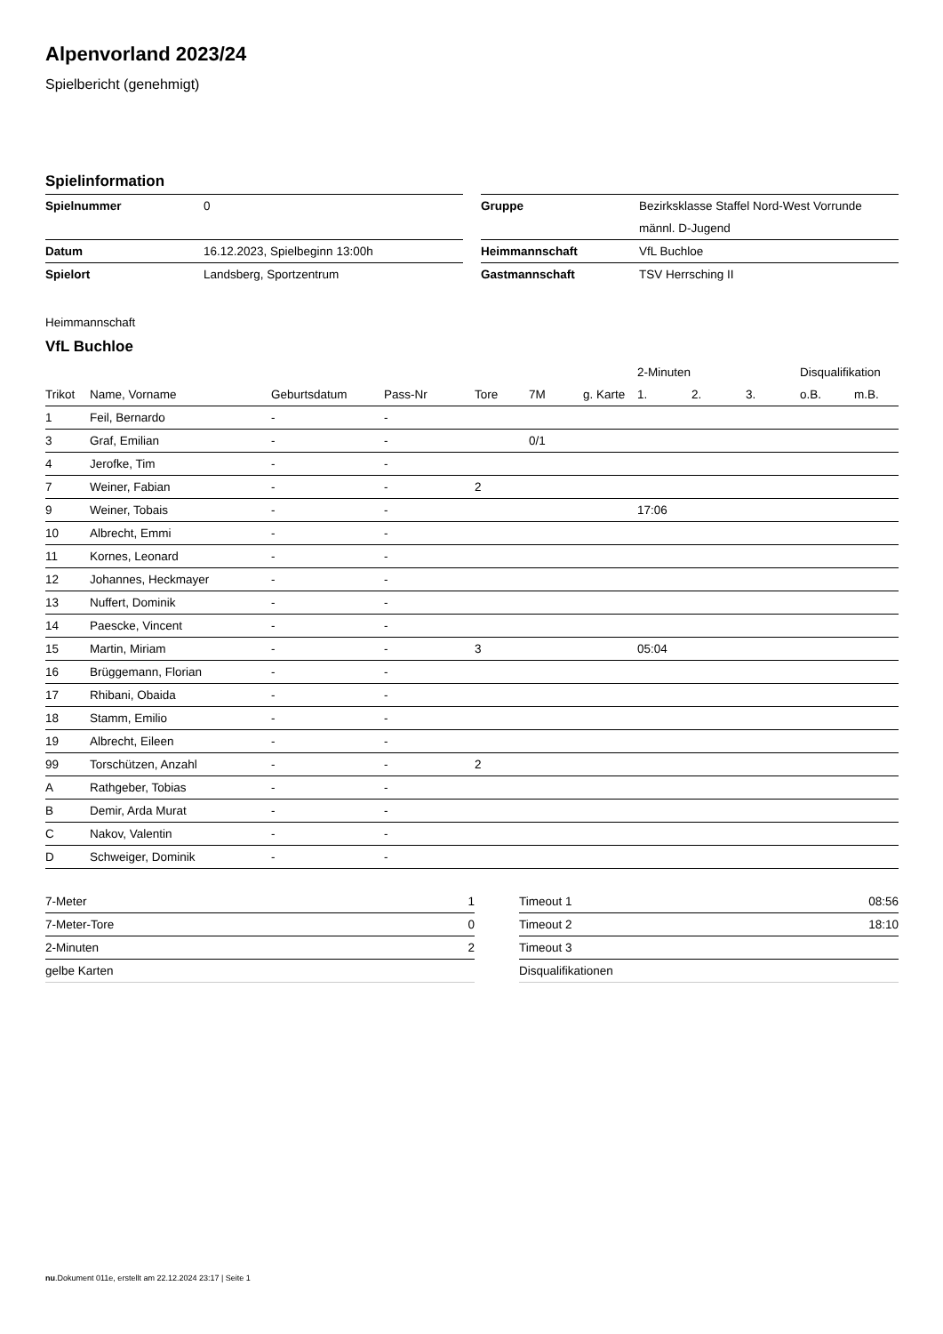Alpenvorland 2023/24
Spielbericht (genehmigt)
Spielinformation
| Spielnummer | 0 |
| Datum | 16.12.2023, Spielbeginn 13:00h |
| Spielort | Landsberg, Sportzentrum |
| Gruppe | Bezirksklasse Staffel Nord-West Vorrunde |
| | männl. D-Jugend |
| Heimmannschaft | VfL Buchloe |
| Gastmannschaft | TSV Herrsching II |
Heimmannschaft
VfL Buchloe
| | | | | | | | 2-Minuten | | | Disqualifikation | |
| --- | --- | --- | --- | --- | --- | --- | --- | --- | --- | --- | --- |
| Trikot | Name, Vorname | Geburtsdatum | Pass-Nr | Tore | 7M | g. Karte | 1. | 2. | 3. | o.B. | m.B. |
| 1 | Feil, Bernardo | - | - | | | | | | | | |
| 3 | Graf, Emilian | - | - | | 0/1 | | | | | | |
| 4 | Jerofke, Tim | - | - | | | | | | | | |
| 7 | Weiner, Fabian | - | - | 2 | | | | | | | |
| 9 | Weiner, Tobais | - | - | | | | 17:06 | | | | |
| 10 | Albrecht, Emmi | - | - | | | | | | | | |
| 11 | Kornes, Leonard | - | - | | | | | | | | |
| 12 | Johannes, Heckmayer | - | - | | | | | | | | |
| 13 | Nuffert, Dominik | - | - | | | | | | | | |
| 14 | Paescke, Vincent | - | - | | | | | | | | |
| 15 | Martin, Miriam | - | - | 3 | | | 05:04 | | | | |
| 16 | Brüggemann, Florian | - | - | | | | | | | | |
| 17 | Rhibani, Obaida | - | - | | | | | | | | |
| 18 | Stamm, Emilio | - | - | | | | | | | | |
| 19 | Albrecht, Eileen | - | - | | | | | | | | |
| 99 | Torschützen, Anzahl | - | - | 2 | | | | | | | |
| A | Rathgeber, Tobias | - | - | | | | | | | | |
| B | Demir, Arda Murat | - | - | | | | | | | | |
| C | Nakov, Valentin | - | - | | | | | | | | |
| D | Schweiger, Dominik | - | - | | | | | | | | |
| 7-Meter | 1 |
| 7-Meter-Tore | 0 |
| 2-Minuten | 2 |
| gelbe Karten | |
| Timeout 1 | 08:56 |
| Timeout 2 | 18:10 |
| Timeout 3 | |
| Disqualifikationen | |
nu.Dokument 011e, erstellt am 22.12.2024 23:17 | Seite 1